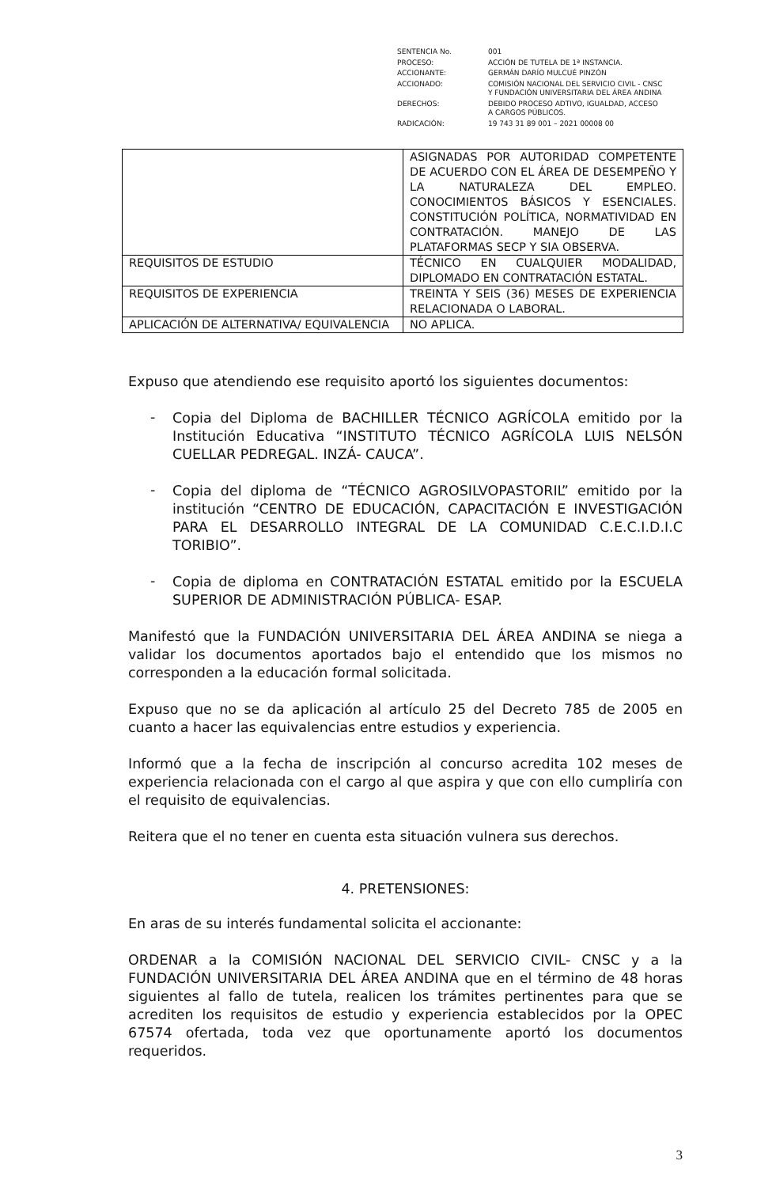| SENTENCIA No. | 001 |
| PROCESO: | ACCIÓN DE TUTELA DE 1ª INSTANCIA. |
| ACCIONANTE: | GERMÁN DARÍO MULCUÉ PINZÓN |
| ACCIONADO: | COMISIÓN NACIONAL DEL SERVICIO CIVIL - CNSC Y FUNDACIÓN UNIVERSITARIA DEL ÁREA ANDINA |
| DERECHOS: | DEBIDO PROCESO ADTIVO, IGUALDAD, ACCESO A CARGOS PÚBLICOS. |
| RADICACIÓN: | 19 743 31 89 001 – 2021 00008 00 |
| | ASIGNADAS POR AUTORIDAD COMPETENTE DE ACUERDO CON EL ÁREA DE DESEMPEÑO Y LA NATURALEZA DEL EMPLEO. CONOCIMIENTOS BÁSICOS Y ESENCIALES. CONSTITUCIÓN POLÍTICA, NORMATIVIDAD EN CONTRATACIÓN. MANEJO DE LAS PLATAFORMAS SECP Y SIA OBSERVA. |
| REQUISITOS DE ESTUDIO | TÉCNICO EN CUALQUIER MODALIDAD, DIPLOMADO EN CONTRATACIÓN ESTATAL. |
| REQUISITOS DE EXPERIENCIA | TREINTA Y SEIS (36) MESES DE EXPERIENCIA RELACIONADA O LABORAL. |
| APLICACIÓN DE ALTERNATIVA/ EQUIVALENCIA | NO APLICA. |
Expuso que atendiendo ese requisito aportó los siguientes documentos:
-
Copia del Diploma de BACHILLER TÉCNICO AGRÍCOLA emitido por la Institución Educativa “INSTITUTO TÉCNICO AGRÍCOLA LUIS NELSÓN CUELLAR PEDREGAL. INZÁ- CAUCA”.
-
Copia del diploma de “TÉCNICO AGROSILVOPASTORIL” emitido por la institución “CENTRO DE EDUCACIÓN, CAPACITACIÓN E INVESTIGACIÓN PARA EL DESARROLLO INTEGRAL DE LA COMUNIDAD C.E.C.I.D.I.C TORIBIO”.
-
Copia de diploma en CONTRATACIÓN ESTATAL emitido por la ESCUELA SUPERIOR DE ADMINISTRACIÓN PÚBLICA- ESAP.
Manifestó que la FUNDACIÓN UNIVERSITARIA DEL ÁREA ANDINA se niega a validar los documentos aportados bajo el entendido que los mismos no corresponden a la educación formal solicitada.
Expuso que no se da aplicación al artículo 25 del Decreto 785 de 2005 en cuanto a hacer las equivalencias entre estudios y experiencia.
Informó que a la fecha de inscripción al concurso acredita 102 meses de experiencia relacionada con el cargo al que aspira y que con ello cumpliría con el requisito de equivalencias.
Reitera que el no tener en cuenta esta situación vulnera sus derechos.
4. PRETENSIONES:
En aras de su interés fundamental solicita el accionante:
ORDENAR a la COMISIÓN NACIONAL DEL SERVICIO CIVIL- CNSC y a la FUNDACIÓN UNIVERSITARIA DEL ÁREA ANDINA que en el término de 48 horas siguientes al fallo de tutela, realicen los trámites pertinentes para que se acrediten los requisitos de estudio y experiencia establecidos por la OPEC 67574 ofertada, toda vez que oportunamente aportó los documentos requeridos.
3